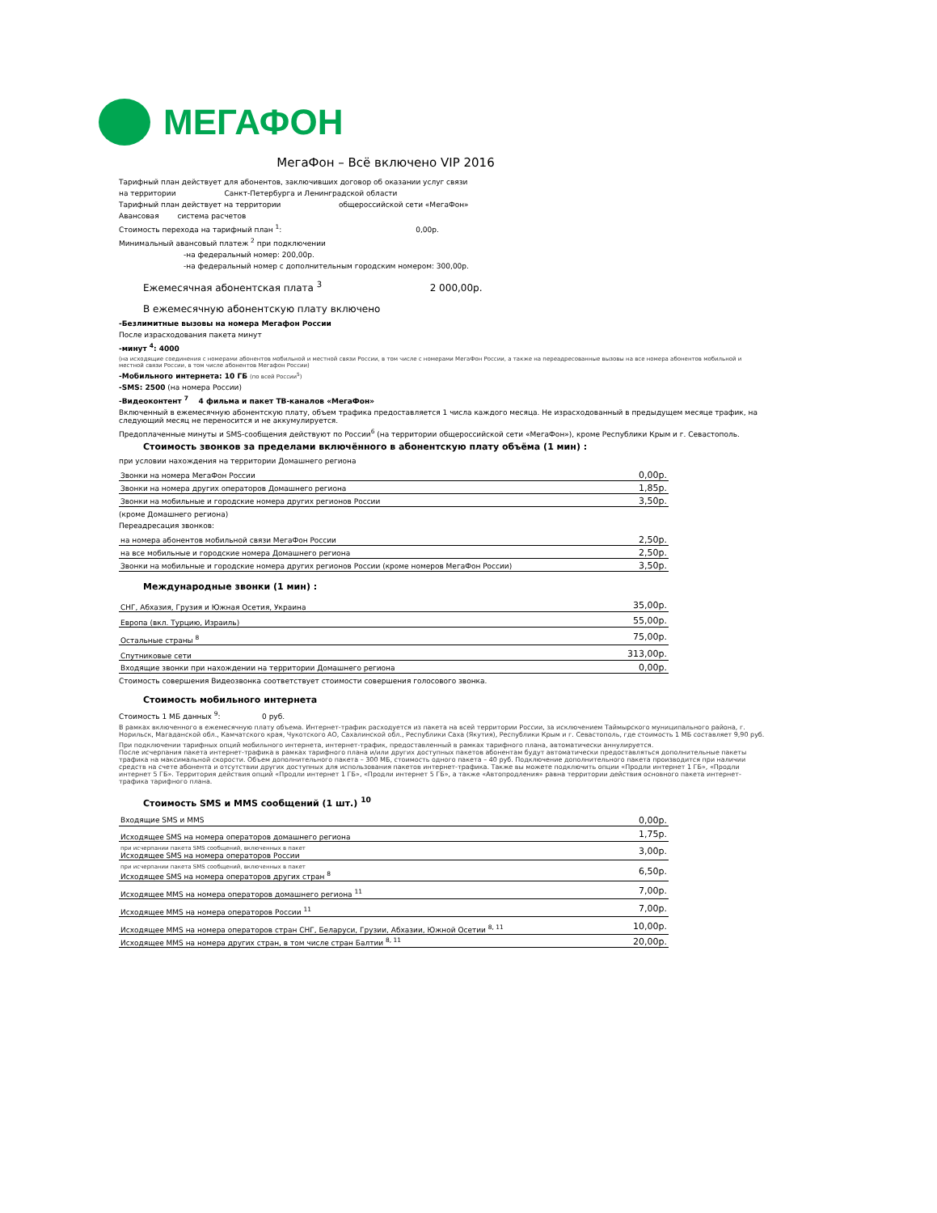МЕГАФОН
МегаФон – Всё включено VIP 2016
Тарифный план действует для абонентов, заключивших договор об оказании услуг связи
на территории Санкт-Петербурга и Ленинградской области
Тарифный план действует на территории общероссийской сети «МегаФон»
Авансовая система расчетов
Стоимость перехода на тарифный план <sup>1</sup>: 0,00р.
Минимальный авансовый платеж <sup>2</sup> при подключении
-на федеральный номер: 200,00р.
-на федеральный номер с дополнительным городским номером: 300,00р.
Ежемесячная абонентская плата <sup>3</sup> 2 000,00р.
В ежемесячную абонентскую плату включено
-Безлимитные вызовы на номера Мегафон России
После израсходования пакета минут
-минут <sup>4</sup>: 4000
(на исходящие соединения с номерами абонентов мобильной и местной связи России, в том числе с номерами МегаФон России, а также на переадресованные вызовы на все номера абонентов мобильной и местной связи России, в том числе абонентов Мегафон России)
-Мобильного интернета: 10 ГБ (по всей России<sup>5</sup>)
-SMS: 2500 (на номера России)
-Видеоконтент <sup>7</sup> 4 фильма и пакет ТВ-каналов «МегаФон»
Включенный в ежемесячную абонентскую плату, объем трафика предоставляется 1 числа каждого месяца. Не израсходованный в предыдущем месяце трафик, на следующий месяц не переносится и не аккумулируется.
Предоплаченные минуты и SMS-сообщения действуют по России<sup>6</sup> (на территории общероссийской сети «МегаФон»), кроме Республики Крым и г. Севастополь.
Стоимость звонков за пределами включённого в абонентскую плату объёма (1 мин) :
при условии нахождения на территории Домашнего региона
| Звонки на номера МегаФон России | 0,00р. |
| Звонки на номера других операторов Домашнего региона | 1,85р. |
| Звонки на мобильные и городские номера других регионов России | 3,50р. |
(кроме Домашнего региона)
Переадресация звонков:
| на номера абонентов мобильной связи МегаФон России | 2,50р. |
| на все мобильные и городские номера Домашнего региона | 2,50р. |
| Звонки на мобильные и городские номера других регионов России (кроме номеров МегаФон России) | 3,50р. |
Международные звонки (1 мин) :
| СНГ, Абхазия, Грузия и Южная Осетия, Украина | 35,00р. |
| Европа (вкл. Турцию, Израиль) | 55,00р. |
| Остальные страны <sup>8</sup> | 75,00р. |
| Спутниковые сети | 313,00р. |
| Входящие звонки при нахождении на территории Домашнего региона | 0,00р. |
Стоимость совершения Видеозвонка соответствует стоимости совершения голосового звонка.
Стоимость мобильного интернета
Стоимость 1 МБ данных <sup>9</sup>: 0 руб.
В рамках включенного в ежемесячную плату объема. Интернет-трафик расходуется из пакета на всей территории России, за исключением Таймырского муниципального района, г. Норильск, Магаданской обл., Камчатского края, Чукотского АО, Сахалинской обл., Республики Саха (Якутия), Республики Крым и г. Севастополь, где стоимость 1 МБ составляет 9,90 руб.
При подключении тарифных опций мобильного интернета, интернет-трафик, предоставленный в рамках тарифного плана, автоматически аннулируется.
После исчерпания пакета интернет-трафика в рамках тарифного плана и/или других доступных пакетов абонентам будут автоматически предоставляться дополнительные пакеты трафика на максимальной скорости. Объем дополнительного пакета – 300 МБ, стоимость одного пакета – 40 руб. Подключение дополнительного пакета производится при наличии средств на счете абонента и отсутствии других доступных для использования пакетов интернет-трафика. Также вы можете подключить опции «Продли интернет 1 ГБ», «Продли интернет 5 ГБ». Территория действия опций «Продли интернет 1 ГБ», «Продли интернет 5 ГБ», а также «Автопродления» равна территории действия основного пакета интернет-трафика тарифного плана.
Стоимость SMS и MMS сообщений (1 шт.) <sup>10</sup>
| Входящие SMS и MMS | 0,00р. |
| Исходящее SMS на номера операторов домашнего региона | 1,75р. |
| при исчерпании пакета SMS сообщений, включенных в пакет Исходящее SMS на номера операторов России | 3,00р. |
| при исчерпании пакета SMS сообщений, включенных в пакет Исходящее SMS на номера операторов других стран <sup>8</sup> | 6,50р. |
| Исходящее MMS на номера операторов домашнего региона <sup>11</sup> | 7,00р. |
| Исходящее MMS на номера операторов России <sup>11</sup> | 7,00р. |
| Исходящее MMS на номера операторов стран СНГ, Беларуси, Грузии, Абхазии, Южной Осетии <sup>8, 11</sup> | 10,00р. |
| Исходящее MMS на номера других стран, в том числе стран Балтии <sup>8, 11</sup> | 20,00р. |